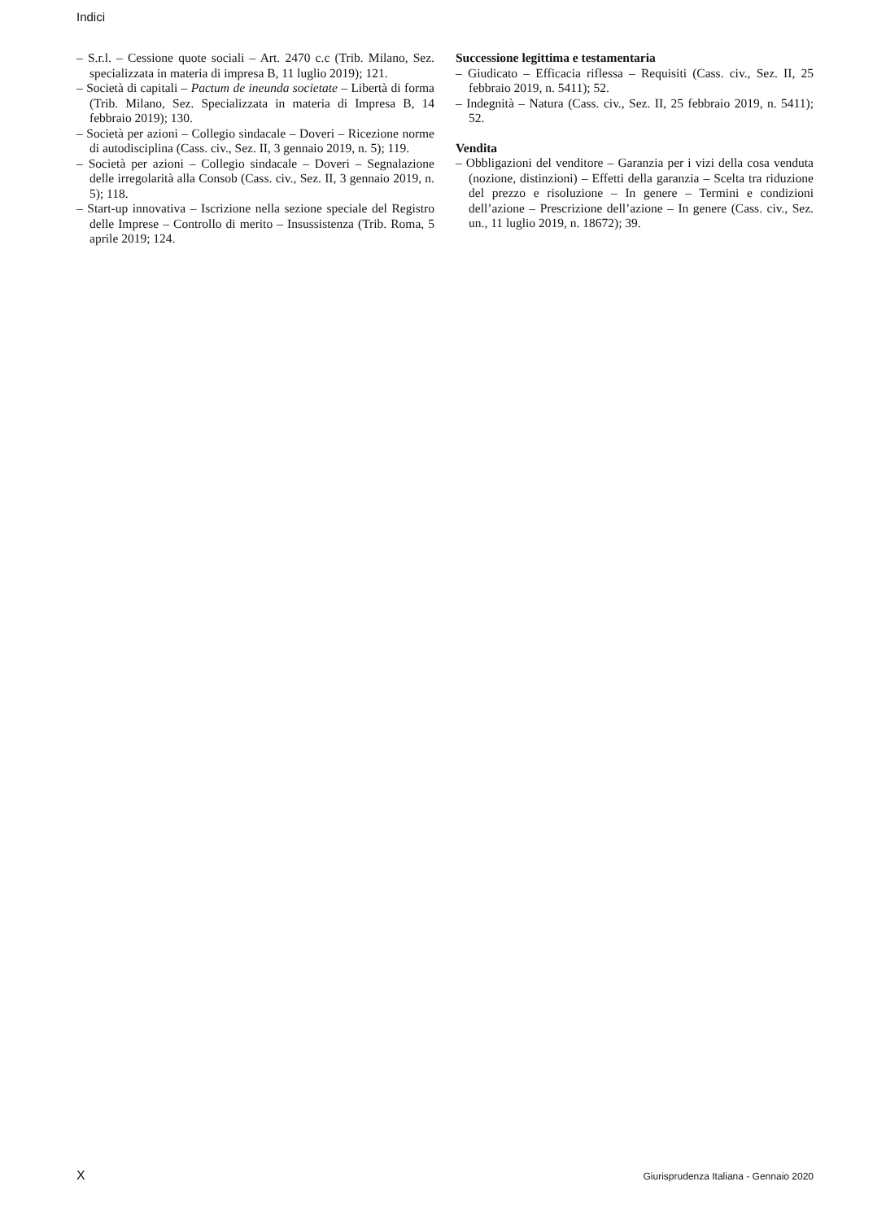Indici
– S.r.l. – Cessione quote sociali – Art. 2470 c.c (Trib. Milano, Sez. specializzata in materia di impresa B, 11 luglio 2019); 121.
– Società di capitali – Pactum de ineunda societate – Libertà di forma (Trib. Milano, Sez. Specializzata in materia di Impresa B, 14 febbraio 2019); 130.
– Società per azioni – Collegio sindacale – Doveri – Ricezione norme di autodisciplina (Cass. civ., Sez. II, 3 gennaio 2019, n. 5); 119.
– Società per azioni – Collegio sindacale – Doveri – Segnalazione delle irregolarità alla Consob (Cass. civ., Sez. II, 3 gennaio 2019, n. 5); 118.
– Start-up innovativa – Iscrizione nella sezione speciale del Registro delle Imprese – Controllo di merito – Insussistenza (Trib. Roma, 5 aprile 2019; 124.
Successione legittima e testamentaria
– Giudicato – Efficacia riflessa – Requisiti (Cass. civ., Sez. II, 25 febbraio 2019, n. 5411); 52.
– Indegnità – Natura (Cass. civ., Sez. II, 25 febbraio 2019, n. 5411); 52.
Vendita
– Obbligazioni del venditore – Garanzia per i vizi della cosa venduta (nozione, distinzioni) – Effetti della garanzia – Scelta tra riduzione del prezzo e risoluzione – In genere – Termini e condizioni dell’azione – Prescrizione dell’azione – In genere (Cass. civ., Sez. un., 11 luglio 2019, n. 18672); 39.
X
Giurisprudenza Italiana - Gennaio 2020